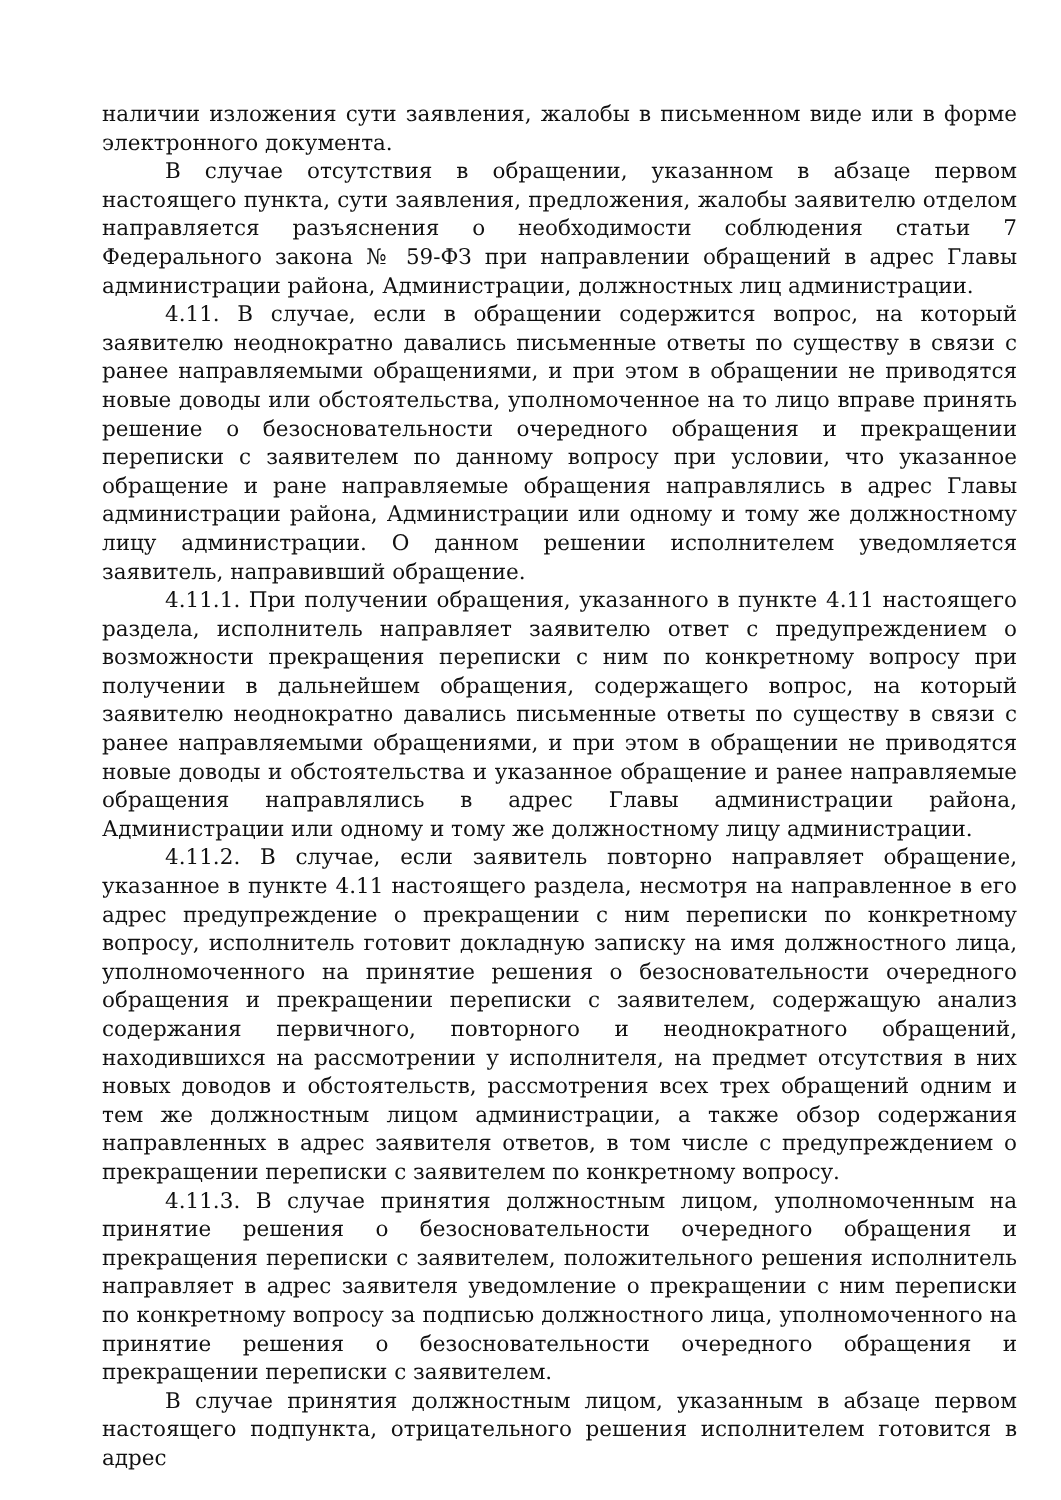наличии изложения сути заявления, жалобы в письменном виде или в форме электронного документа.
В случае отсутствия в обращении, указанном в абзаце первом настоящего пункта, сути заявления, предложения, жалобы заявителю отделом направляется разъяснения о необходимости соблюдения статьи 7 Федерального закона № 59-ФЗ при направлении обращений в адрес Главы администрации района, Администрации, должностных лиц администрации.
4.11. В случае, если в обращении содержится вопрос, на который заявителю неоднократно давались письменные ответы по существу в связи с ранее направляемыми обращениями, и при этом в обращении не приводятся новые доводы или обстоятельства, уполномоченное на то лицо вправе принять решение о безосновательности очередного обращения и прекращении переписки с заявителем по данному вопросу при условии, что указанное обращение и ране направляемые обращения направлялись в адрес Главы администрации района, Администрации или одному и тому же должностному лицу администрации. О данном решении исполнителем уведомляется заявитель, направивший обращение.
4.11.1. При получении обращения, указанного в пункте 4.11 настоящего раздела, исполнитель направляет заявителю ответ с предупреждением о возможности прекращения переписки с ним по конкретному вопросу при получении в дальнейшем обращения, содержащего вопрос, на который заявителю неоднократно давались письменные ответы по существу в связи с ранее направляемыми обращениями, и при этом в обращении не приводятся новые доводы и обстоятельства и указанное обращение и ранее направляемые обращения направлялись в адрес Главы администрации района, Администрации или одному и тому же должностному лицу администрации.
4.11.2. В случае, если заявитель повторно направляет обращение, указанное в пункте 4.11 настоящего раздела, несмотря на направленное в его адрес предупреждение о прекращении с ним переписки по конкретному вопросу, исполнитель готовит докладную записку на имя должностного лица, уполномоченного на принятие решения о безосновательности очередного обращения и прекращении переписки с заявителем, содержащую анализ содержания первичного, повторного и неоднократного обращений, находившихся на рассмотрении у исполнителя, на предмет отсутствия в них новых доводов и обстоятельств, рассмотрения всех трех обращений одним и тем же должностным лицом администрации, а также обзор содержания направленных в адрес заявителя ответов, в том числе с предупреждением о прекращении переписки с заявителем по конкретному вопросу.
4.11.3. В случае принятия должностным лицом, уполномоченным на принятие решения о безосновательности очередного обращения и прекращения переписки с заявителем, положительного решения исполнитель направляет в адрес заявителя уведомление о прекращении с ним переписки по конкретному вопросу за подписью должностного лица, уполномоченного на принятие решения о безосновательности очередного обращения и прекращении переписки с заявителем.
В случае принятия должностным лицом, указанным в абзаце первом настоящего подпункта, отрицательного решения исполнителем готовится в адрес